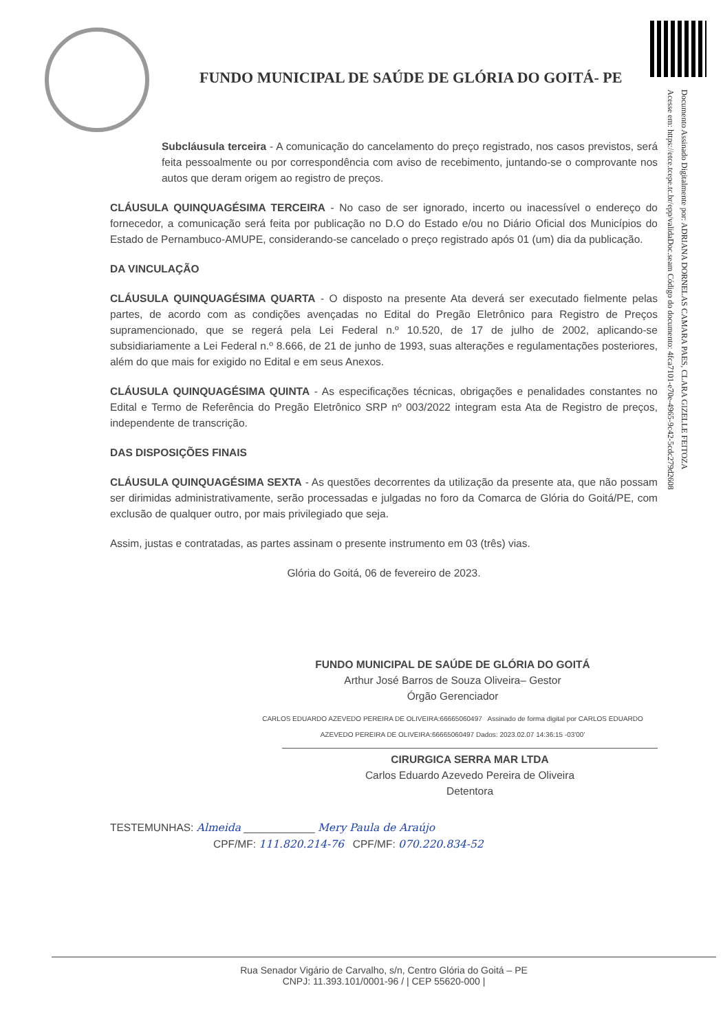FUNDO MUNICIPAL DE SAÚDE DE GLÓRIA DO GOITÁ- PE
Documento Assinado Digitalmente por: ADRIANA DORNELAS CAMARA PAES, CLARA GIZELLE FEITOZA
Acesse em: https://etce.tcepe.tc.br/epp/validaDoc.seam Código do documento: 4fca7101-e70e-4965-9c42-5cdc279d2608
Subcláusula terceira - A comunicação do cancelamento do preço registrado, nos casos previstos, será feita pessoalmente ou por correspondência com aviso de recebimento, juntando-se o comprovante nos autos que deram origem ao registro de preços.
CLÁUSULA QUINQUAGÉSIMA TERCEIRA - No caso de ser ignorado, incerto ou inacessível o endereço do fornecedor, a comunicação será feita por publicação no D.O do Estado e/ou no Diário Oficial dos Municípios do Estado de Pernambuco-AMUPE, considerando-se cancelado o preço registrado após 01 (um) dia da publicação.
DA VINCULAÇÃO
CLÁUSULA QUINQUAGÉSIMA QUARTA - O disposto na presente Ata deverá ser executado fielmente pelas partes, de acordo com as condições avençadas no Edital do Pregão Eletrônico para Registro de Preços supramencionado, que se regerá pela Lei Federal n.º 10.520, de 17 de julho de 2002, aplicando-se subsidiariamente a Lei Federal n.º 8.666, de 21 de junho de 1993, suas alterações e regulamentações posteriores, além do que mais for exigido no Edital e em seus Anexos.
CLÁUSULA QUINQUAGÉSIMA QUINTA - As especificações técnicas, obrigações e penalidades constantes no Edital e Termo de Referência do Pregão Eletrônico SRP nº 003/2022 integram esta Ata de Registro de preços, independente de transcrição.
DAS DISPOSIÇÕES FINAIS
CLÁUSULA QUINQUAGÉSIMA SEXTA - As questões decorrentes da utilização da presente ata, que não possam ser dirimidas administrativamente, serão processadas e julgadas no foro da Comarca de Glória do Goitá/PE, com exclusão de qualquer outro, por mais privilegiado que seja.
Assim, justas e contratadas, as partes assinam o presente instrumento em 03 (três) vias.
Glória do Goitá, 06 de fevereiro de 2023.
FUNDO MUNICIPAL DE SAÚDE DE GLÓRIA DO GOITÁ
Arthur José Barros de Souza Oliveira– Gestor
Órgão Gerenciador
CARLOS EDUARDO AZEVEDO PEREIRA DE OLIVEIRA:66665060497 Assinado de forma digital por CARLOS EDUARDO AZEVEDO PEREIRA DE OLIVEIRA:66665060497 Dados: 2023.02.07 14:36:15 -03'00'
CIRURGICA SERRA MAR LTDA
Carlos Eduardo Azevedo Pereira de Oliveira
Detentora
TESTEMUNHAS: Almeida ____________ Mery Paula de Araújo
CPF/MF: 111.820.214-76 CPF/MF: 070.220.834-52
Rua Senador Vigário de Carvalho, s/n, Centro Glória do Goitá – PE
CNPJ: 11.393.101/0001-96 / | CEP 55620-000 |